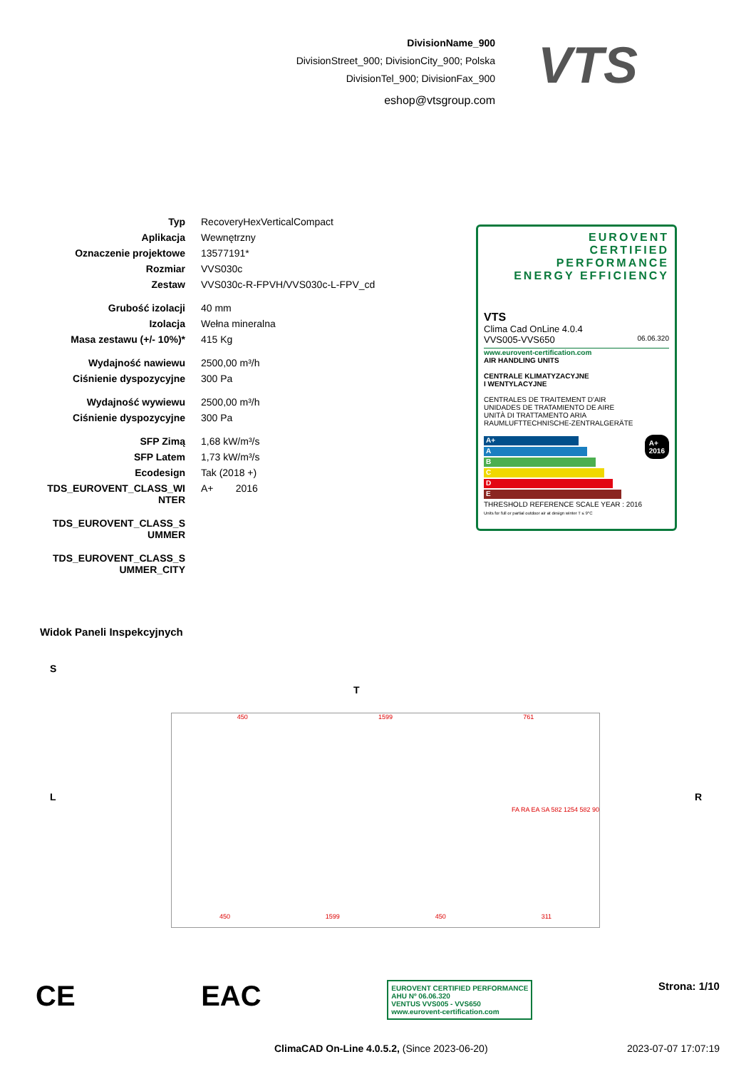DivisionName_900
DivisionStreet_900; DivisionCity_900; Polska
DivisionTel_900; DivisionFax_900
eshop@vtsgroup.com
VTS
| Typ | RecoveryHexVerticalCompact |
| Aplikacja | Wewnętrzny |
| Oznaczenie projektowe | 13577191* |
| Rozmiar | VVS030c |
| Zestaw | VVS030c-R-FPVH/VVS030c-L-FPV_cd |
| Grubość izolacji | 40 mm |
| Izolacja | Wełna mineralna |
| Masa zestawu (+/- 10%)* | 415 Kg |
| Wydajność nawiewu | 2500,00 m³/h |
| Ciśnienie dyspozycyjne | 300 Pa |
| Wydajność wywiewu | 2500,00 m³/h |
| Ciśnienie dyspozycyjne | 300 Pa |
| SFP Zimą | 1,68 kW/m³/s |
| SFP Latem | 1,73 kW/m³/s |
| Ecodesign | Tak (2018 +) |
| TDS_EUROVENT_CLASS_WI NTER | A+ 2016 |
| TDS_EUROVENT_CLASS_S UMMER | |
| TDS_EUROVENT_CLASS_S UMMER_CITY | |
EUROVENT
CERTIFIED
PERFORMANCE
ENERGY EFFICIENCY
VTS
Clima Cad OnLine 4.0.4
VVS005-VVS650 06.06.320
www.eurovent-certification.com
AIR HANDLING UNITS
CENTRALE KLIMATYZACYJNE
I WENTYLACYJNE
CENTRALES DE TRAITEMENT D'AIR
UNIDADES DE TRATAMIENTO DE AIRE
UNITÀ DI TRATTAMENTO ARIA
RAUMLUFTTECHNISCHE-ZENTRALGERÄTE
A+
2016
A+
A
B
C
D
E
THRESHOLD REFERENCE SCALE YEAR : 2016
Units for full or partial outdoor air at design winter T ≤ 9°C
Widok Paneli Inspekcyjnych
S
T
L R
450 1599 761
FA RA EA SA 582 1254 582 90
450 1599 450 311
CE EAC EUROVENT CERTIFIED PERFORMANCE
AHU Nº 06.06.320
VENTUS VVS005 - VVS650
www.eurovent-certification.com Strona: 1/10
ClimaCAD On-Line 4.0.5.2, (Since 2023-06-20) 2023-07-07 17:07:19